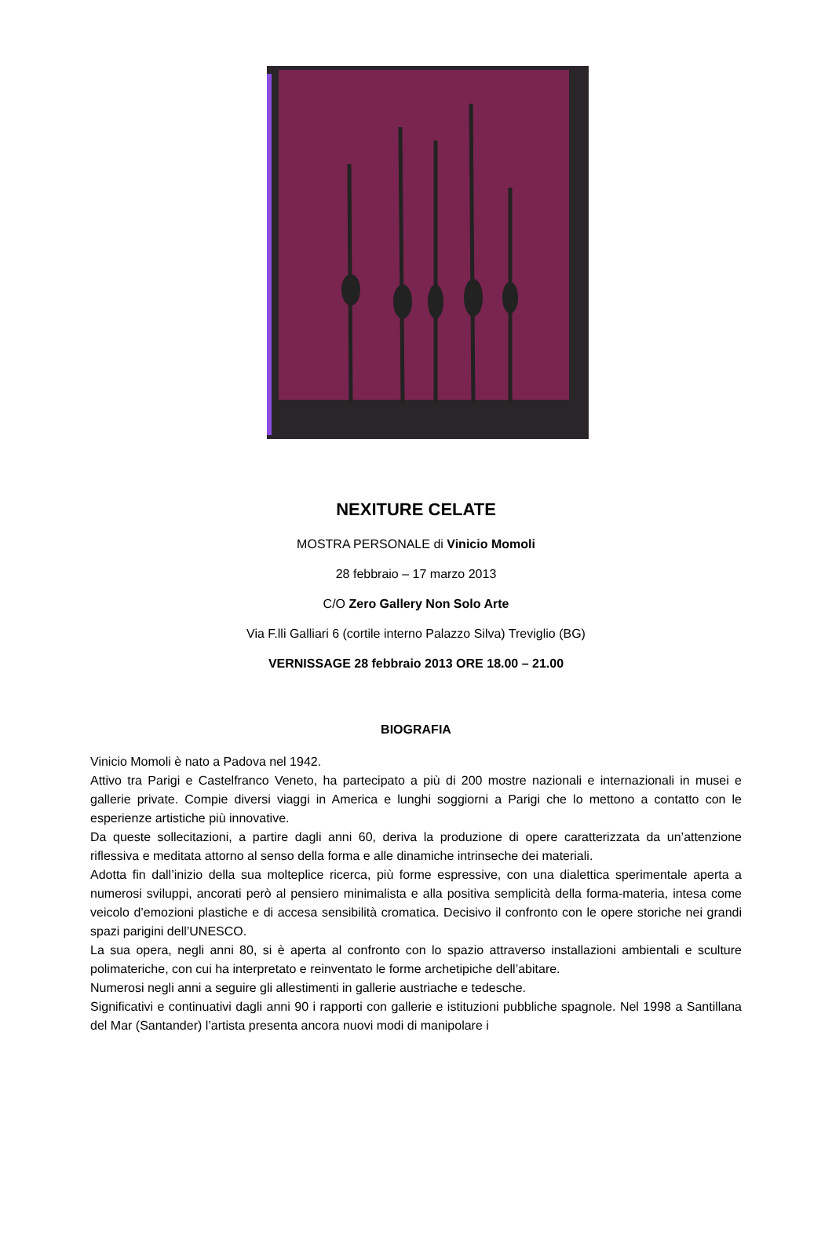NEXITURE CELATE
MOSTRA PERSONALE di Vinicio Momoli
28 febbraio – 17 marzo 2013
C/O Zero Gallery Non Solo Arte
Via F.lli Galliari 6 (cortile interno Palazzo Silva) Treviglio (BG)
VERNISSAGE 28 febbraio 2013 ORE 18.00 – 21.00
BIOGRAFIA
Vinicio Momoli è nato a Padova nel 1942.
Attivo tra Parigi e Castelfranco Veneto, ha partecipato a più di 200 mostre nazionali e internazionali in musei e gallerie private. Compie diversi viaggi in America e lunghi soggiorni a Parigi che lo mettono a contatto con le esperienze artistiche più innovative.
Da queste sollecitazioni, a partire dagli anni 60, deriva la produzione di opere caratterizzata da un’attenzione riflessiva e meditata attorno al senso della forma e alle dinamiche intrinseche dei materiali.
Adotta fin dall’inizio della sua molteplice ricerca, più forme espressive, con una dialettica sperimentale aperta a numerosi sviluppi, ancorati però al pensiero minimalista e alla positiva semplicità della forma-materia, intesa come veicolo d’emozioni plastiche e di accesa sensibilità cromatica. Decisivo il confronto con le opere storiche nei grandi spazi parigini dell’UNESCO.
La sua opera, negli anni 80, si è aperta al confronto con lo spazio attraverso installazioni ambientali e sculture polimateriche, con cui ha interpretato e reinventato le forme archetipiche dell’abitare.
Numerosi negli anni a seguire gli allestimenti in gallerie austriache e tedesche.
Significativi e continuativi dagli anni 90 i rapporti con gallerie e istituzioni pubbliche spagnole. Nel 1998 a Santillana del Mar (Santander) l’artista presenta ancora nuovi modi di manipolare i